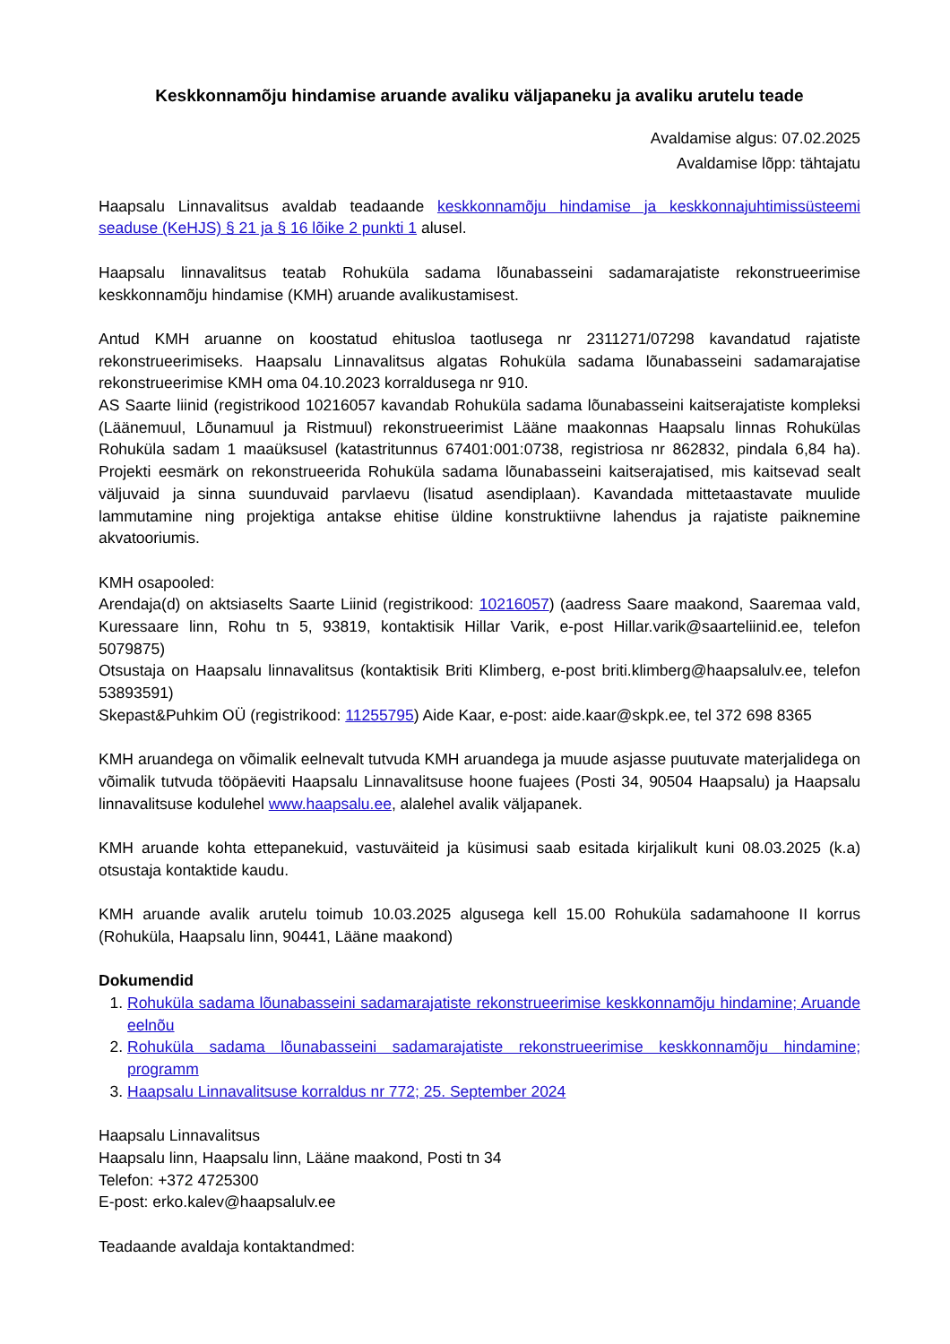Keskkonnamõju hindamise aruande avaliku väljapaneku ja avaliku arutelu teade
Avaldamise algus: 07.02.2025
Avaldamise lõpp: tähtajatu
Haapsalu Linnavalitsus avaldab teadaande keskkonnamõju hindamise ja keskkonnajuhtimissüsteemi seaduse (KeHJS) § 21 ja § 16 lõike 2 punkti 1 alusel.
Haapsalu linnavalitsus teatab Rohuküla sadama lõunabasseini sadamarajatiste rekonstrueerimise keskkonnamõju hindamise (KMH) aruande avalikustamisest.
Antud KMH aruanne on koostatud ehitusloa taotlusega nr 2311271/07298 kavandatud rajatiste rekonstrueerimiseks. Haapsalu Linnavalitsus algatas Rohuküla sadama lõunabasseini sadamarajatise rekonstrueerimise KMH oma 04.10.2023 korraldusega nr 910.
AS Saarte liinid (registrikood 10216057 kavandab Rohuküla sadama lõunabasseini kaitserajatiste kompleksi (Läänemuul, Lõunamuul ja Ristmuul) rekonstrueerimist Lääne maakonnas Haapsalu linnas Rohukülas Rohuküla sadam 1 maaüksusel (katastritunnus 67401:001:0738, registriosa nr 862832, pindala 6,84 ha). Projekti eesmärk on rekonstrueerida Rohuküla sadama lõunabasseini kaitserajatised, mis kaitsevad sealt väljuvaid ja sinna suunduvaid parvlaevu (lisatud asendiplaan). Kavandada mittetaastavate muulide lammutamine ning projektiga antakse ehitise üldine konstruktiivne lahendus ja rajatiste paiknemine akvatooriumis.
KMH osapooled:
Arendaja(d) on aktsiaselts Saarte Liinid (registrikood: 10216057) (aadress Saare maakond, Saaremaa vald, Kuressaare linn, Rohu tn 5, 93819, kontaktisik Hillar Varik, e-post Hillar.varik@saarteliinid.ee, telefon 5079875)
Otsustaja on Haapsalu linnavalitsus (kontaktisik Briti Klimberg, e-post briti.klimberg@haapsalulv.ee, telefon 53893591)
Skepast&Puhkim OÜ (registrikood: 11255795) Aide Kaar, e-post: aide.kaar@skpk.ee, tel 372 698 8365
KMH aruandega on võimalik eelnevalt tutvuda KMH aruandega ja muude asjasse puutuvate materjalidega on võimalik tutvuda tööpäeviti Haapsalu Linnavalitsuse hoone fuajees (Posti 34, 90504 Haapsalu) ja Haapsalu linnavalitsuse kodulehel www.haapsalu.ee, alalehel avalik väljapanek.
KMH aruande kohta ettepanekuid, vastuväiteid ja küsimusi saab esitada kirjalikult kuni 08.03.2025 (k.a) otsustaja kontaktide kaudu.
KMH aruande avalik arutelu toimub 10.03.2025 algusega kell 15.00 Rohuküla sadamahoone II korrus (Rohuküla, Haapsalu linn, 90441, Lääne maakond)
Dokumendid
1. Rohuküla sadama lõunabasseini sadamarajatiste rekonstrueerimise keskkonnamõju hindamine; Aruande eelnõu
2. Rohuküla sadama lõunabasseini sadamarajatiste rekonstrueerimise keskkonnamõju hindamine; programm
3. Haapsalu Linnavalitsuse korraldus nr 772; 25. September 2024
Haapsalu Linnavalitsus
Haapsalu linn, Haapsalu linn, Lääne maakond, Posti tn 34
Telefon: +372 4725300
E-post: erko.kalev@haapsalulv.ee
Teadaande avaldaja kontaktandmed: